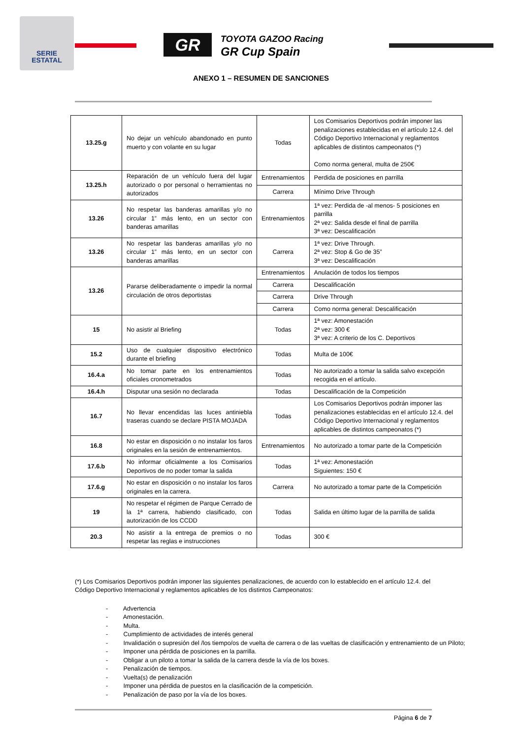SERIE
ESTATAL
GR
TOYOTA GAZOO Racing
GR Cup Spain
ANEXO 1 – RESUMEN DE SANCIONES
| 13.25.g | No dejar un vehículo abandonado en punto muerto y con volante en su lugar | Todas | Los Comisarios Deportivos podrán imponer las penalizaciones establecidas en el artículo 12.4. del Código Deportivo Internacional y reglamentos aplicables de distintos campeonatos (*) Como norma general, multa de 250€ |
| 13.25.h | Reparación de un vehículo fuera del lugar autorizado o por personal o herramientas no autorizados | Entrenamientos | Perdida de posiciones en parrilla |
| | | Carrera | Mínimo Drive Through |
| 13.26 | No respetar las banderas amarillas y/o no circular 1” más lento, en un sector con banderas amarillas | Entrenamientos | 1ª vez: Perdida de -al menos- 5 posiciones en parrilla 2ª vez: Salida desde el final de parrilla 3ª vez: Descalificación |
| 13.26 | No respetar las banderas amarillas y/o no circular 1” más lento, en un sector con banderas amarillas | Carrera | 1ª vez: Drive Through. 2ª vez: Stop & Go de 35” 3ª vez: Descalificación |
| 13.26 | Pararse deliberadamente o impedir la normal circulación de otros deportistas | Entrenamientos | Anulación de todos los tiempos |
| | | Carrera | Descalificación |
| | | Carrera | Drive Through |
| | | Carrera | Como norma general: Descalificación |
| 15 | No asistir al Briefing | Todas | 1ª vez: Amonestación 2ª vez: 300 € 3ª vez: A criterio de los C. Deportivos |
| 15.2 | Uso de cualquier dispositivo electrónico durante el briefing | Todas | Multa de 100€ |
| 16.4.a | No tomar parte en los entrenamientos oficiales cronometrados | Todas | No autorizado a tomar la salida salvo excepción recogida en el artículo. |
| 16.4.h | Disputar una sesión no declarada | Todas | Descalificación de la Competición |
| 16.7 | No llevar encendidas las luces antiniebla traseras cuando se declare PISTA MOJADA | Todas | Los Comisarios Deportivos podrán imponer las penalizaciones establecidas en el artículo 12.4. del Código Deportivo Internacional y reglamentos aplicables de distintos campeonatos (*) |
| 16.8 | No estar en disposición o no instalar los faros originales en la sesión de entrenamientos. | Entrenamientos | No autorizado a tomar parte de la Competición |
| 17.6.b | No informar oficialmente a los Comisarios Deportivos de no poder tomar la salida | Todas | 1ª vez: Amonestación Siguientes: 150 € |
| 17.6.g | No estar en disposición o no instalar los faros originales en la carrera. | Carrera | No autorizado a tomar parte de la Competición |
| 19 | No respetar el régimen de Parque Cerrado de la 1ª carrera, habiendo clasificado, con autorización de los CCDD | Todas | Salida en último lugar de la parrilla de salida |
| 20.3 | No asistir a la entrega de premios o no respetar las reglas e instrucciones | Todas | 300 € |
(*) Los Comisarios Deportivos podrán imponer las siguientes penalizaciones, de acuerdo con lo establecido en el artículo 12.4. del Código Deportivo Internacional y reglamentos aplicables de los distintos Campeonatos:
- Advertencia
- Amonestación.
- Multa.
- Cumplimiento de actividades de interés general
- Invalidación o supresión del /los tiempo/os de vuelta de carrera o de las vueltas de clasificación y entrenamiento de un Piloto;
- Imponer una pérdida de posiciones en la parrilla.
- Obligar a un piloto a tomar la salida de la carrera desde la vía de los boxes.
- Penalización de tiempos.
- Vuelta(s) de penalización
- Imponer una pérdida de puestos en la clasificación de la competición.
- Penalización de paso por la vía de los boxes.
Página 6 de 7